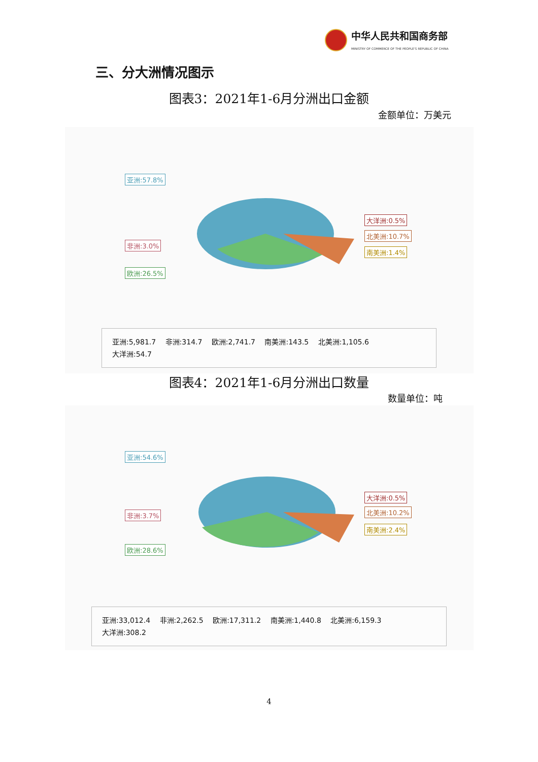中华人民共和国商务部
MINISTRY OF COMMERCE OF THE PEOPLE'S REPUBLIC OF CHINA
三、分大洲情况图示
图表3：2021年1-6月分洲出口金额
金额单位：万美元
亚洲:57.8%
非洲:3.0%
欧洲:26.5%
大洋洲:0.5%
北美洲:10.7%
南美洲:1.4%
亚洲:5,981.7 非洲:314.7 欧洲:2,741.7 南美洲:143.5 北美洲:1,105.6
大洋洲:54.7
图表4：2021年1-6月分洲出口数量
数量单位：吨
亚洲:54.6%
非洲:3.7%
欧洲:28.6%
大洋洲:0.5%
北美洲:10.2%
南美洲:2.4%
亚洲:33,012.4 非洲:2,262.5 欧洲:17,311.2 南美洲:1,440.8 北美洲:6,159.3
大洋洲:308.2
4